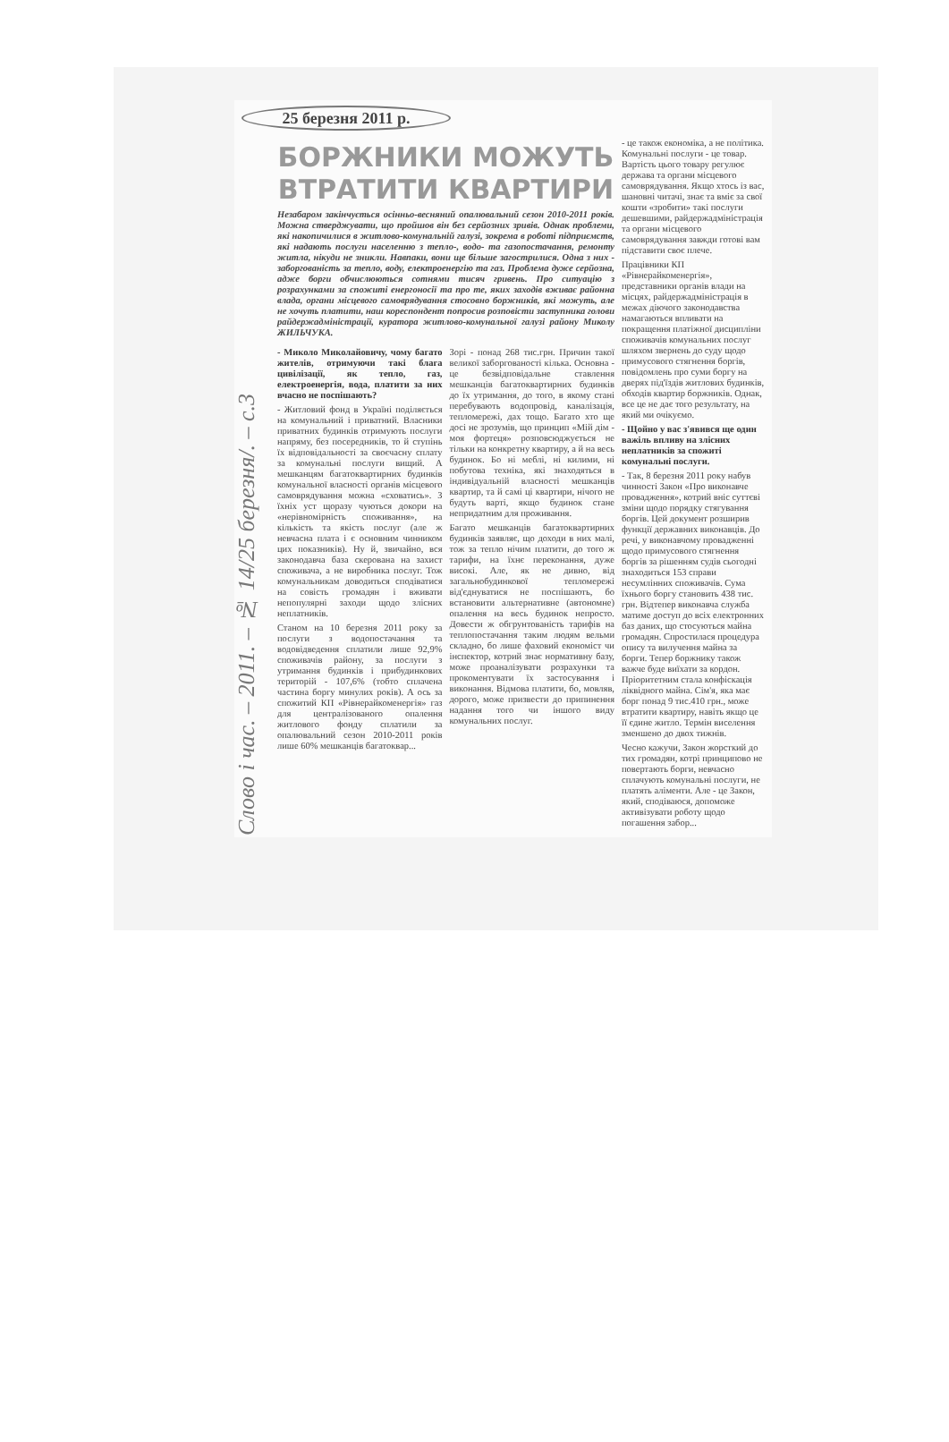25 березня 2011 р.
Слово і час. – 2011. – № 14/25 березня/. – с.3
БОРЖНИКИ МОЖУТЬ ВТРАТИТИ КВАРТИРИ
Незабаром закінчується осінньо-весняний опалювальний сезон 2010-2011 років. Можна стверджувати, що пройшов він без серйозних зривів. Однак проблеми, які накопичилися в житлово-комунальній галузі, зокрема в роботі підприємств, які надають послуги населенню з тепло-, водо- та газопостачання, ремонту житла, нікуди не зникли. Навпаки, вони ще більше загострилися. Одна з них - заборгованість за тепло, воду, електроенергію та газ. Проблема дуже серйозна, адже борги обчислюються сотнями тисяч гривень. Про ситуацію з розрахунками за спожиті енергоносії та про те, яких заходів вживає районна влада, органи місцевого самоврядування стосовно боржників, які можуть, але не хочуть платити, наш кореспондент попросив розповісти заступника голови райдержадміністрації, куратора житлово-комунальної галузі району Миколу ЖИЛЬЧУКА.
- Миколо Миколайовичу, чому багато жителів, отримуючи такі блага цивілізації, як тепло, газ, електроенергія, вода, платити за них вчасно не поспішають?
- Житловий фонд в Україні поділяється на комунальний і приватний. Власники приватних будинків отримують послуги напряму, без посередників, то й ступінь їх відповідальності за своєчасну сплату за комунальні послуги вищий. А мешканцям багатоквартирних будинків комунальної власності органів місцевого самоврядування можна «сховатись». З їхніх уст щоразу чуються докори на «нерівномірність споживання», на кількість та якість послуг (але ж невчасна плата і є основним чинником цих показників). Ну й, звичайно, вся законодавча база скерована на захист споживача, а не виробника послуг. Тож комунальникам доводиться сподіватися на совість громадян і вживати непопулярні заходи щодо злісних неплатників.
Станом на 10 березня 2011 року за послуги з водопостачання та водовідведення сплатили лише 92,9% споживачів району, за послуги з утримання будинків і прибудинкових територій - 107,6% (тобто сплачена частина боргу минулих років). А ось за спожитий КП «Рівнерайкоменергія» газ для централізованого опалення житлового фонду сплатили за опалювальний сезон 2010-2011 років лише 60% мешканців багатоквар...
Зорі - понад 268 тис.грн. Причин такої великої заборгованості кілька. Основна - це безвідповідальне ставлення мешканців багатоквартирних будинків до їх утримання, до того, в якому стані перебувають водопровід, каналізація, тепломережі, дах тощо. Багато хто ще досі не зрозумів, що принцип «Мій дім - моя фортеця» розповсюджується не тільки на конкретну квартиру, а й на весь будинок. Бо ні меблі, ні килими, ні побутова техніка, які знаходяться в індивідуальній власності мешканців квартир, та й самі ці квартири, нічого не будуть варті, якщо будинок стане непридатним для проживання.
Багато мешканців багатоквартирних будинків заявляє, що доходи в них малі, тож за тепло нічим платити, до того ж тарифи, на їхнє переконання, дуже високі. Але, як не дивно, від загальнобудинкової тепломережі від'єднуватися не поспішають, бо встановити альтернативне (автономне) опалення на весь будинок непросто. Довести ж обгрунтованість тарифів на теплопостачання таким людям вельми складно, бо лише фаховий економіст чи інспектор, котрий знає нормативну базу, може проаналізувати розрахунки та прокоментувати їх застосування і виконання. Відмова платити, бо, мовляв, дорого, може призвести до припинення надання того чи іншого виду комунальних послуг.
- це також економіка, а не політика. Комунальні послуги - це товар. Вартість цього товару регулює держава та органи місцевого самоврядування. Якщо хтось із вас, шановні читачі, знає та вміє за свої кошти «зробити» такі послуги дешевшими, райдержадміністрація та органи місцевого самоврядування завжди готові вам підставити своє плече.
Працівники КП «Рівнерайкоменергія», представники органів влади на місцях, райдержадміністрація в межах діючого законодавства намагаються впливати на покращення платіжної дисципліни споживачів комунальних послуг шляхом звернень до суду щодо примусового стягнення боргів, повідомлень про суми боргу на дверях під'їздів житлових будинків, обходів квартир боржників. Однак, все це не дає того результату, на який ми очікуємо.
- Щойно у вас з'явився ще один важіль впливу на злісних неплатників за спожиті комунальні послуги.
- Так, 8 березня 2011 року набув чинності Закон «Про виконавче провадження», котрий вніс суттєві зміни щодо порядку стягування боргів. Цей документ розширив функції державних виконавців. До речі, у виконавчому провадженні щодо примусового стягнення боргів за рішенням судів сьогодні знаходиться 153 справи несумлінних споживачів. Сума їхнього боргу становить 438 тис. грн. Відтепер виконавча служба матиме доступ до всіх електронних баз даних, що стосуються майна громадян. Спростилася процедура опису та вилучення майна за борги. Тепер боржнику також важче буде виїхати за кордон. Пріоритетним стала конфіскація ліквідного майна. Сім'я, яка має борг понад 9 тис.410 грн., може втратити квартиру, навіть якщо це її єдине житло. Термін виселення зменшено до двох тижнів.
Чесно кажучи, Закон жорсткий до тих громадян, котрі принципово не повертають борги, невчасно сплачують комунальні послуги, не платять аліменти. Але - це Закон, який, сподіваюся, допоможе активізувати роботу щодо погашення забор...